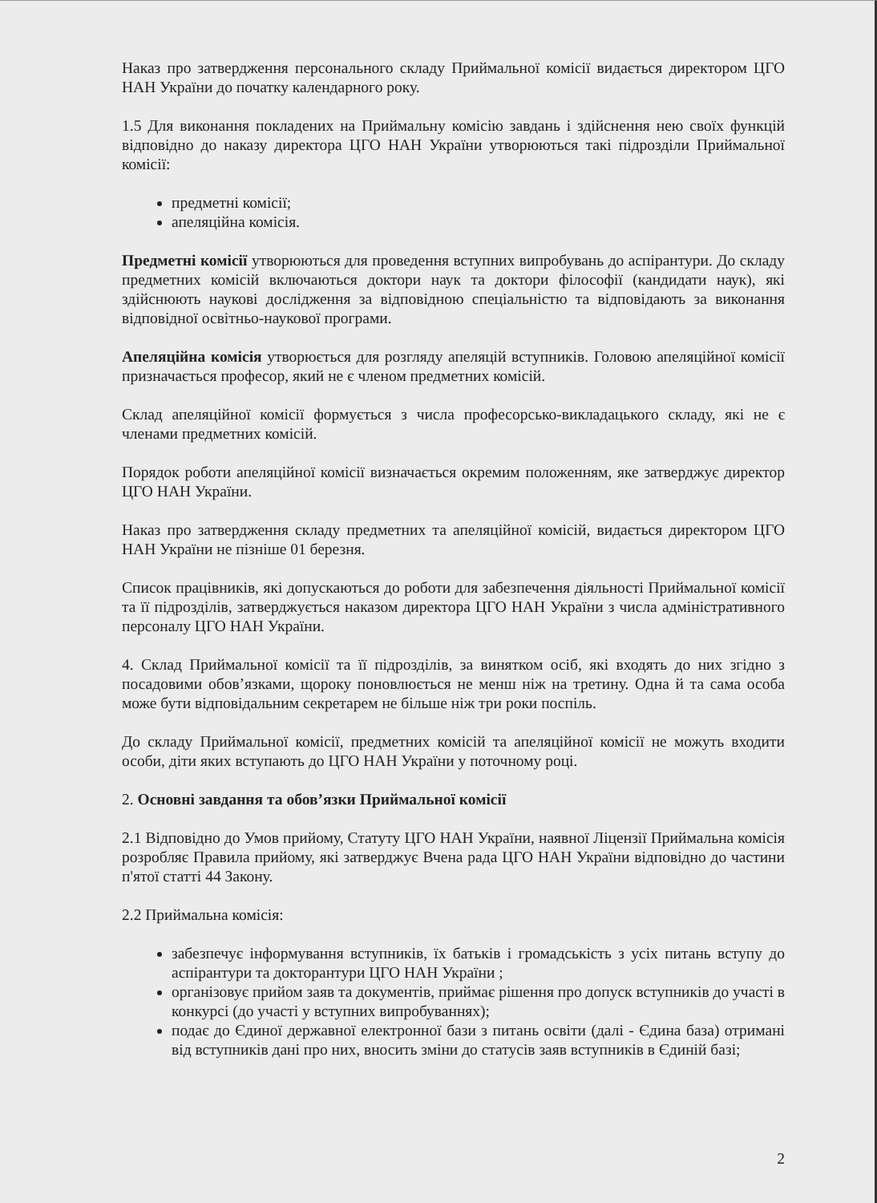Наказ про затвердження персонального складу Приймальної комісії видається директором ЦГО НАН України до початку календарного року.
1.5 Для виконання покладених на Приймальну комісію завдань і здійснення нею своїх функцій відповідно до наказу директора ЦГО НАН України утворюються такі підрозділи Приймальної комісії:
предметні комісії;
апеляційна комісія.
Предметні комісії утворюються для проведення вступних випробувань до аспірантури. До складу предметних комісій включаються доктори наук та доктори філософії (кандидати наук), які здійснюють наукові дослідження за відповідною спеціальністю та відповідають за виконання відповідної освітньо-наукової програми.
Апеляційна комісія утворюється для розгляду апеляцій вступників. Головою апеляційної комісії призначається професор, який не є членом предметних комісій.
Склад апеляційної комісії формується з числа професорсько-викладацького складу, які не є членами предметних комісій.
Порядок роботи апеляційної комісії визначається окремим положенням, яке затверджує директор ЦГО НАН України.
Наказ про затвердження складу предметних та апеляційної комісій, видається директором ЦГО НАН України не пізніше 01 березня.
Список працівників, які допускаються до роботи для забезпечення діяльності Приймальної комісії та її підрозділів, затверджується наказом директора ЦГО НАН України з числа адміністративного персоналу ЦГО НАН України.
4. Склад Приймальної комісії та її підрозділів, за винятком осіб, які входять до них згідно з посадовими обов’язками, щороку поновлюється не менш ніж на третину. Одна й та сама особа може бути відповідальним секретарем не більше ніж три роки поспіль.
До складу Приймальної комісії, предметних комісій та апеляційної комісії не можуть входити особи, діти яких вступають до ЦГО НАН України у поточному році.
2. Основні завдання та обов’язки Приймальної комісії
2.1 Відповідно до Умов прийому, Статуту ЦГО НАН України, наявної Ліцензії Приймальна комісія розробляє Правила прийому, які затверджує Вчена рада ЦГО НАН України відповідно до частини п'ятої статті 44 Закону.
2.2 Приймальна комісія:
забезпечує інформування вступників, їх батьків і громадськість з усіх питань вступу до аспірантури та докторантури ЦГО НАН України ;
організовує прийом заяв та документів, приймає рішення про допуск вступників до участі в конкурсі (до участі у вступних випробуваннях);
подає до Єдиної державної електронної бази з питань освіти (далі - Єдина база) отримані від вступників дані про них, вносить зміни до статусів заяв вступників в Єдиній базі;
2